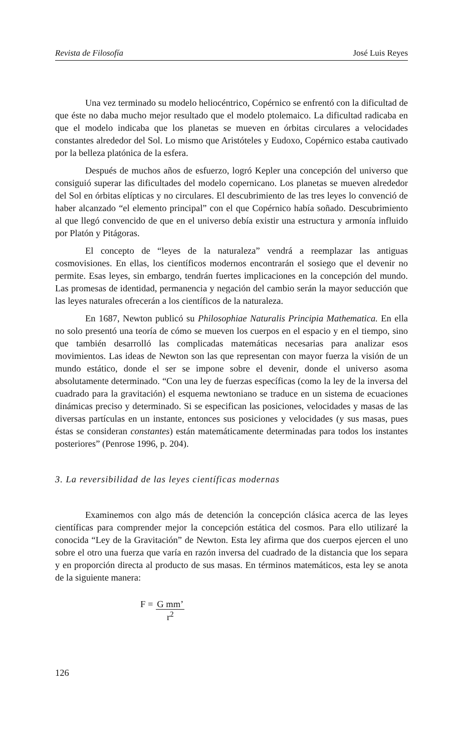Revista de Filosofía José Luis Reyes
Una vez terminado su modelo heliocéntrico, Copérnico se enfrentó con la dificultad de que éste no daba mucho mejor resultado que el modelo ptolemaico. La dificultad radicaba en que el modelo indicaba que los planetas se mueven en órbitas circulares a velocidades constantes alrededor del Sol. Lo mismo que Aristóteles y Eudoxo, Copérnico estaba cautivado por la belleza platónica de la esfera.
Después de muchos años de esfuerzo, logró Kepler una concepción del universo que consiguió superar las dificultades del modelo copernicano. Los planetas se mueven alrededor del Sol en órbitas elípticas y no circulares. El descubrimiento de las tres leyes lo convenció de haber alcanzado “el elemento principal” con el que Copérnico había soñado. Descubrimiento al que llegó convencido de que en el universo debía existir una estructura y armonía influido por Platón y Pitágoras.
El concepto de “leyes de la naturaleza” vendrá a reemplazar las antiguas cosmovisiones. En ellas, los científicos modernos encontrarán el sosiego que el devenir no permite. Esas leyes, sin embargo, tendrán fuertes implicaciones en la concepción del mundo. Las promesas de identidad, permanencia y negación del cambio serán la mayor seducción que las leyes naturales ofrecerán a los científicos de la naturaleza.
En 1687, Newton publicó su Philosophiae Naturalis Principia Mathematica. En ella no solo presentó una teoría de cómo se mueven los cuerpos en el espacio y en el tiempo, sino que también desarrolló las complicadas matemáticas necesarias para analizar esos movimientos. Las ideas de Newton son las que representan con mayor fuerza la visión de un mundo estático, donde el ser se impone sobre el devenir, donde el universo asoma absolutamente determinado. “Con una ley de fuerzas específicas (como la ley de la inversa del cuadrado para la gravitación) el esquema newtoniano se traduce en un sistema de ecuaciones dinámicas preciso y determinado. Si se especifican las posiciones, velocidades y masas de las diversas partículas en un instante, entonces sus posiciones y velocidades (y sus masas, pues éstas se consideran constantes) están matemáticamente determinadas para todos los instantes posteriores” (Penrose 1996, p. 204).
3. La reversibilidad de las leyes científicas modernas
Examinemos con algo más de detención la concepción clásica acerca de las leyes científicas para comprender mejor la concepción estática del cosmos. Para ello utilizaré la conocida “Ley de la Gravitación” de Newton. Esta ley afirma que dos cuerpos ejercen el uno sobre el otro una fuerza que varía en razón inversa del cuadrado de la distancia que los separa y en proporción directa al producto de sus masas. En términos matemáticos, esta ley se anota de la siguiente manera:
F = G mm’
r<sup>2</sup>
126